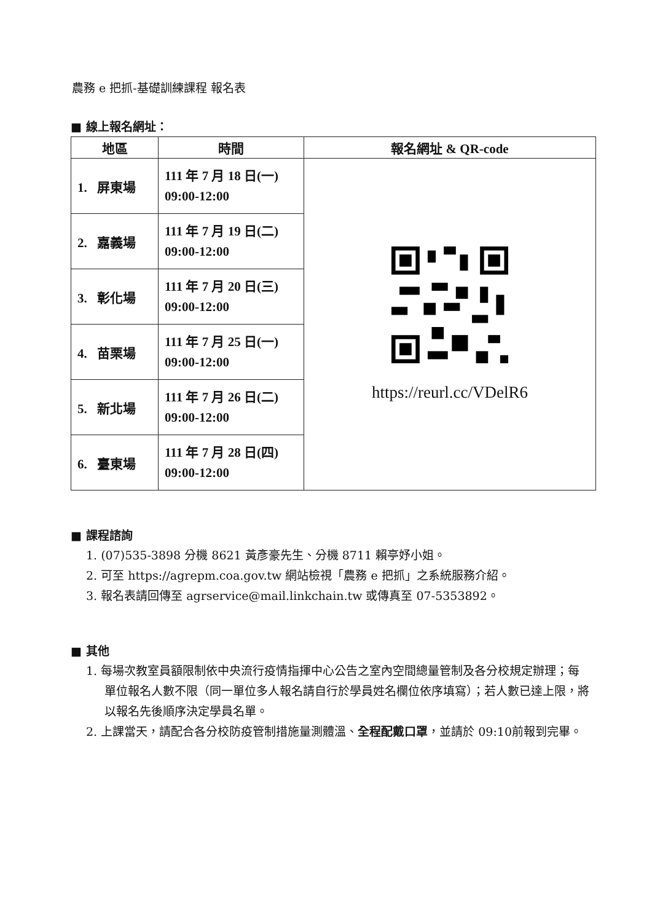農務 e 把抓-基礎訓練課程 報名表
■ 線上報名網址：
| 地區 | 時間 | 報名網址 & QR-code |
| --- | --- | --- |
| 1. 屏東場 | 111 年 7 月 18 日(一) 09:00-12:00 | https://reurl.cc/VDelR6 |
| 2. 嘉義場 | 111 年 7 月 19 日(二) 09:00-12:00 | |
| 3. 彰化場 | 111 年 7 月 20 日(三) 09:00-12:00 | |
| 4. 苗栗場 | 111 年 7 月 25 日(一) 09:00-12:00 | |
| 5. 新北場 | 111 年 7 月 26 日(二) 09:00-12:00 | |
| 6. 臺東場 | 111 年 7 月 28 日(四) 09:00-12:00 | |
■ 課程諮詢
1. (07)535-3898 分機 8621 黃彥豪先生、分機 8711 賴亭妤小姐。
2. 可至 https://agrepm.coa.gov.tw 網站檢視「農務 e 把抓」之系統服務介紹。
3. 報名表請回傳至 agrservice@mail.linkchain.tw 或傳真至 07-5353892。
■ 其他
1. 每場次教室員額限制依中央流行疫情指揮中心公告之室內空間總量管制及各分校規定辦理；每單位報名人數不限（同一單位多人報名請自行於學員姓名欄位依序填寫）；若人數已達上限，將以報名先後順序決定學員名單。
2. 上課當天，請配合各分校防疫管制措施量測體溫、全程配戴口罩，並請於 09:10前報到完畢。